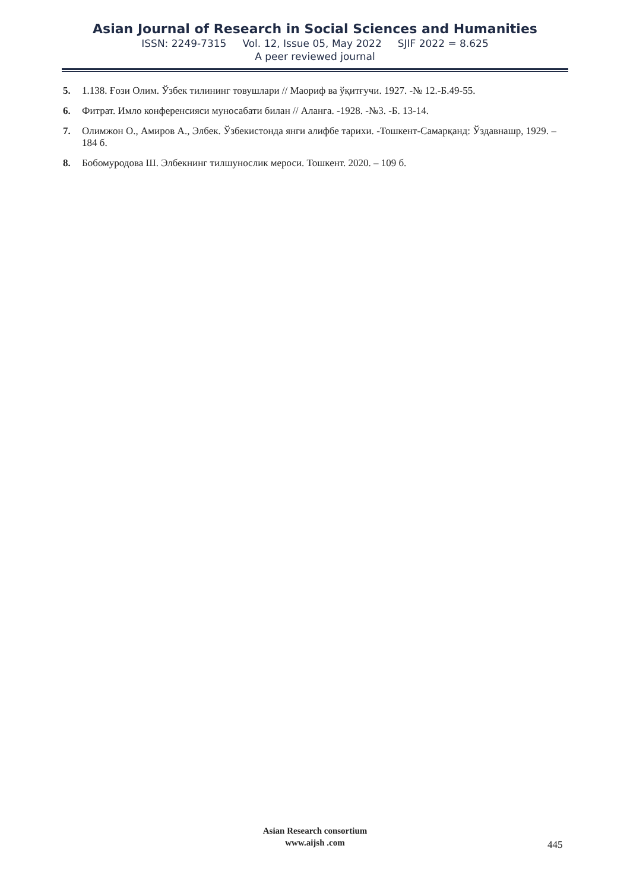Asian Journal of Research in Social Sciences and Humanities
ISSN: 2249-7315 Vol. 12, Issue 05, May 2022 SJIF 2022 = 8.625
A peer reviewed journal
5. 1.138. Ғози Олим. Ўзбек тилининг товушлари // Маориф ва ўқитғучи. 1927. -№ 12.-Б.49-55.
6. Фитрат. Имло конференсияси муносабати билан // Аланга. -1928. -№3. -Б. 13-14.
7. Олимжон О., Амиров А., Элбек. Ўзбекистонда янги алифбе тарихи. -Тошкент-Самарқанд: Ўздавнашр, 1929. – 184 б.
8. Бобомуродова Ш. Элбекнинг тилшунослик мероси. Тошкент. 2020. – 109 б.
Asian Research consortium
www.aijsh .com
445